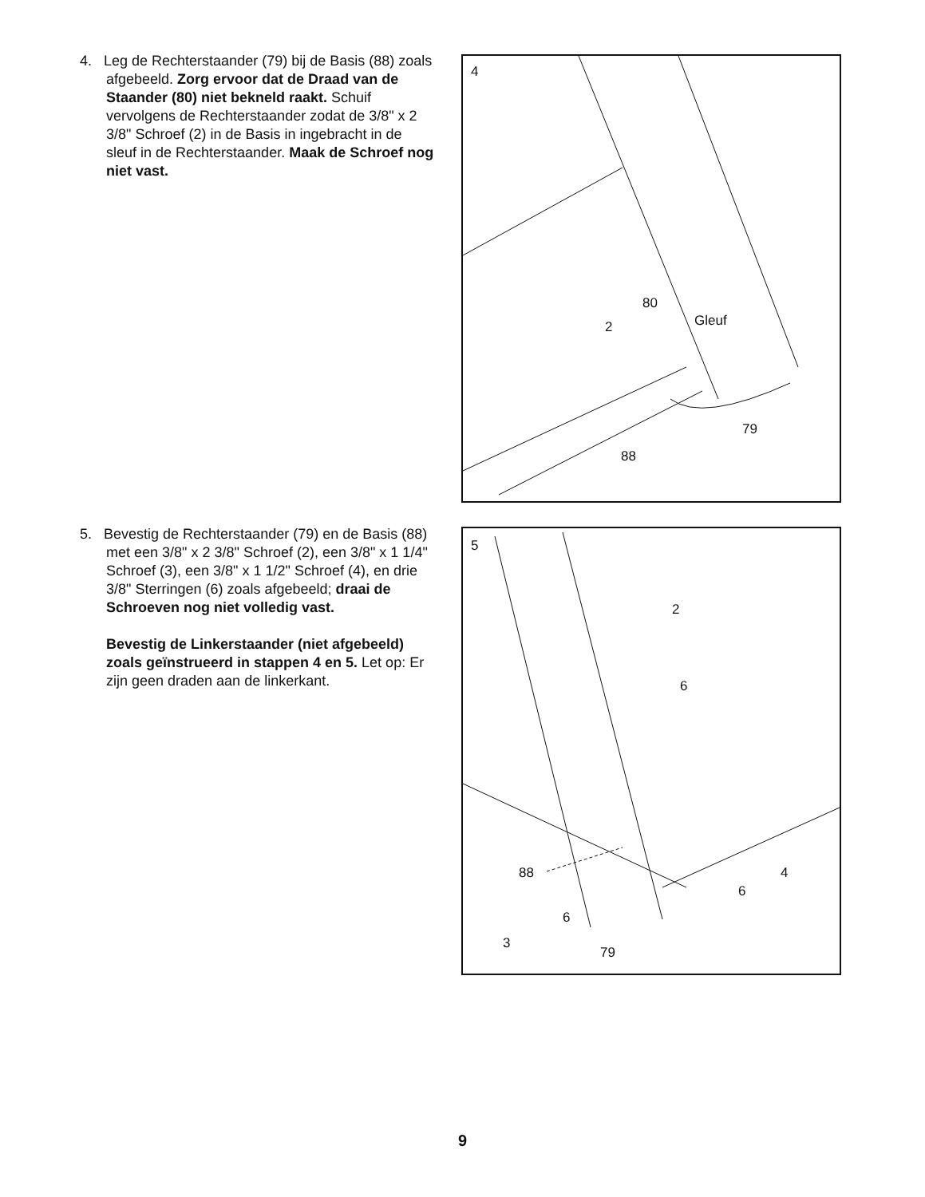4. Leg de Rechterstaander (79) bij de Basis (88) zoals afgebeeld. Zorg ervoor dat de Draad van de Staander (80) niet bekneld raakt. Schuif vervolgens de Rechterstaander zodat de 3/8" x 2 3/8" Schroef (2) in de Basis in ingebracht in de sleuf in de Rechterstaander. Maak de Schroef nog niet vast.
4
80
Gleuf 2
79
88
5. Bevestig de Rechterstaander (79) en de Basis (88) met een 3/8" x 2 3/8" Schroef (2), een 3/8" x 1 1/4" Schroef (3), een 3/8" x 1 1/2" Schroef (4), en drie 3/8" Sterringen (6) zoals afgebeeld; draai de Schroeven nog niet volledig vast.
Bevestig de Linkerstaander (niet afgebeeld) zoals geïnstrueerd in stappen 4 en 5. Let op: Er zijn geen draden aan de linkerkant.
5
2
6
88 4
6
6
3
79
9